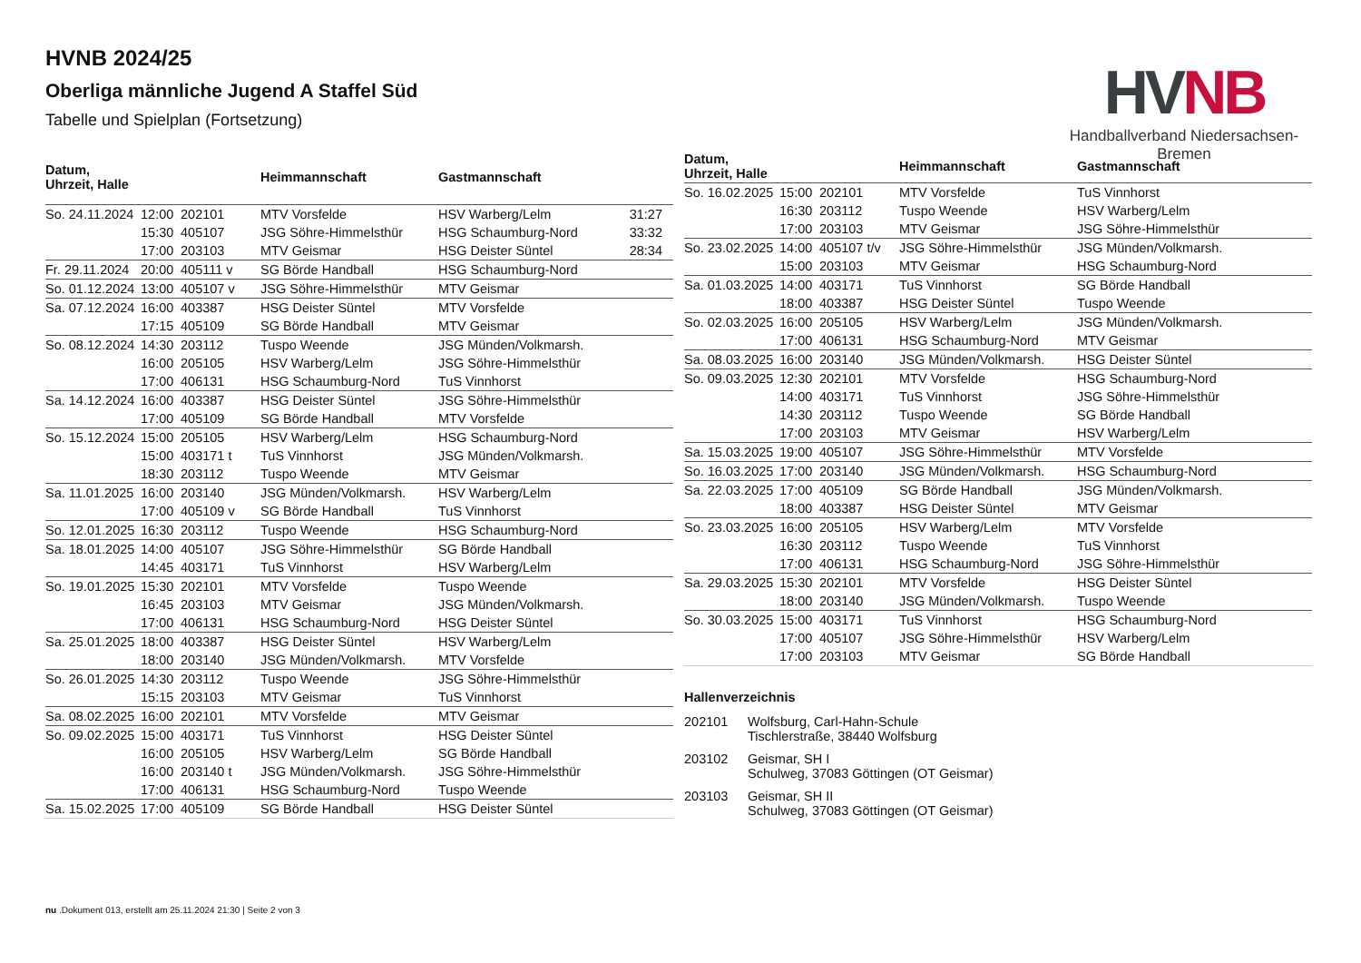HVNB 2024/25
Oberliga männliche Jugend A Staffel Süd
Tabelle und Spielplan (Fortsetzung)
HV NB
Handballverband Niedersachsen-Bremen
| Datum, Uhrzeit, Halle | | | Heimmannschaft | Gastmannschaft | |
| --- | --- | --- | --- | --- | --- |
| So. 24.11.2024 | 12:00 | 202101 | MTV Vorsfelde | HSV Warberg/Lelm | 31:27 |
| | 15:30 | 405107 | JSG Söhre-Himmelsthür | HSG Schaumburg-Nord | 33:32 |
| | 17:00 | 203103 | MTV Geismar | HSG Deister Süntel | 28:34 |
| Fr. 29.11.2024 | 20:00 | 405111 v | SG Börde Handball | HSG Schaumburg-Nord | |
| So. 01.12.2024 | 13:00 | 405107 v | JSG Söhre-Himmelsthür | MTV Geismar | |
| Sa. 07.12.2024 | 16:00 | 403387 | HSG Deister Süntel | MTV Vorsfelde | |
| | 17:15 | 405109 | SG Börde Handball | MTV Geismar | |
| So. 08.12.2024 | 14:30 | 203112 | Tuspo Weende | JSG Münden/Volkmarsh. | |
| | 16:00 | 205105 | HSV Warberg/Lelm | JSG Söhre-Himmelsthür | |
| | 17:00 | 406131 | HSG Schaumburg-Nord | TuS Vinnhorst | |
| Sa. 14.12.2024 | 16:00 | 403387 | HSG Deister Süntel | JSG Söhre-Himmelsthür | |
| | 17:00 | 405109 | SG Börde Handball | MTV Vorsfelde | |
| So. 15.12.2024 | 15:00 | 205105 | HSV Warberg/Lelm | HSG Schaumburg-Nord | |
| | 15:00 | 403171 t | TuS Vinnhorst | JSG Münden/Volkmarsh. | |
| | 18:30 | 203112 | Tuspo Weende | MTV Geismar | |
| Sa. 11.01.2025 | 16:00 | 203140 | JSG Münden/Volkmarsh. | HSV Warberg/Lelm | |
| | 17:00 | 405109 v | SG Börde Handball | TuS Vinnhorst | |
| So. 12.01.2025 | 16:30 | 203112 | Tuspo Weende | HSG Schaumburg-Nord | |
| Sa. 18.01.2025 | 14:00 | 405107 | JSG Söhre-Himmelsthür | SG Börde Handball | |
| | 14:45 | 403171 | TuS Vinnhorst | HSV Warberg/Lelm | |
| So. 19.01.2025 | 15:30 | 202101 | MTV Vorsfelde | Tuspo Weende | |
| | 16:45 | 203103 | MTV Geismar | JSG Münden/Volkmarsh. | |
| | 17:00 | 406131 | HSG Schaumburg-Nord | HSG Deister Süntel | |
| Sa. 25.01.2025 | 18:00 | 403387 | HSG Deister Süntel | HSV Warberg/Lelm | |
| | 18:00 | 203140 | JSG Münden/Volkmarsh. | MTV Vorsfelde | |
| So. 26.01.2025 | 14:30 | 203112 | Tuspo Weende | JSG Söhre-Himmelsthür | |
| | 15:15 | 203103 | MTV Geismar | TuS Vinnhorst | |
| Sa. 08.02.2025 | 16:00 | 202101 | MTV Vorsfelde | MTV Geismar | |
| So. 09.02.2025 | 15:00 | 403171 | TuS Vinnhorst | HSG Deister Süntel | |
| | 16:00 | 205105 | HSV Warberg/Lelm | SG Börde Handball | |
| | 16:00 | 203140 t | JSG Münden/Volkmarsh. | JSG Söhre-Himmelsthür | |
| | 17:00 | 406131 | HSG Schaumburg-Nord | Tuspo Weende | |
| Sa. 15.02.2025 | 17:00 | 405109 | SG Börde Handball | HSG Deister Süntel | |
| Datum, Uhrzeit, Halle | | | Heimmannschaft | Gastmannschaft |
| --- | --- | --- | --- | --- |
| So. 16.02.2025 | 15:00 | 202101 | MTV Vorsfelde | TuS Vinnhorst |
| | 16:30 | 203112 | Tuspo Weende | HSV Warberg/Lelm |
| | 17:00 | 203103 | MTV Geismar | JSG Söhre-Himmelsthür |
| So. 23.02.2025 | 14:00 | 405107 t/v | JSG Söhre-Himmelsthür | JSG Münden/Volkmarsh. |
| | 15:00 | 203103 | MTV Geismar | HSG Schaumburg-Nord |
| Sa. 01.03.2025 | 14:00 | 403171 | TuS Vinnhorst | SG Börde Handball |
| | 18:00 | 403387 | HSG Deister Süntel | Tuspo Weende |
| So. 02.03.2025 | 16:00 | 205105 | HSV Warberg/Lelm | JSG Münden/Volkmarsh. |
| | 17:00 | 406131 | HSG Schaumburg-Nord | MTV Geismar |
| Sa. 08.03.2025 | 16:00 | 203140 | JSG Münden/Volkmarsh. | HSG Deister Süntel |
| So. 09.03.2025 | 12:30 | 202101 | MTV Vorsfelde | HSG Schaumburg-Nord |
| | 14:00 | 403171 | TuS Vinnhorst | JSG Söhre-Himmelsthür |
| | 14:30 | 203112 | Tuspo Weende | SG Börde Handball |
| | 17:00 | 203103 | MTV Geismar | HSV Warberg/Lelm |
| Sa. 15.03.2025 | 19:00 | 405107 | JSG Söhre-Himmelsthür | MTV Vorsfelde |
| So. 16.03.2025 | 17:00 | 203140 | JSG Münden/Volkmarsh. | HSG Schaumburg-Nord |
| Sa. 22.03.2025 | 17:00 | 405109 | SG Börde Handball | JSG Münden/Volkmarsh. |
| | 18:00 | 403387 | HSG Deister Süntel | MTV Geismar |
| So. 23.03.2025 | 16:00 | 205105 | HSV Warberg/Lelm | MTV Vorsfelde |
| | 16:30 | 203112 | Tuspo Weende | TuS Vinnhorst |
| | 17:00 | 406131 | HSG Schaumburg-Nord | JSG Söhre-Himmelsthür |
| Sa. 29.03.2025 | 15:30 | 202101 | MTV Vorsfelde | HSG Deister Süntel |
| | 18:00 | 203140 | JSG Münden/Volkmarsh. | Tuspo Weende |
| So. 30.03.2025 | 15:00 | 403171 | TuS Vinnhorst | HSG Schaumburg-Nord |
| | 17:00 | 405107 | JSG Söhre-Himmelsthür | HSV Warberg/Lelm |
| | 17:00 | 203103 | MTV Geismar | SG Börde Handball |
Hallenverzeichnis
| 202101 | Wolfsburg, Carl-Hahn-Schule Tischlerstraße, 38440 Wolfsburg |
| 203102 | Geismar, SH I Schulweg, 37083 Göttingen (OT Geismar) |
| 203103 | Geismar, SH II Schulweg, 37083 Göttingen (OT Geismar) |
nu .Dokument 013, erstellt am 25.11.2024 21:30 | Seite 2 von 3